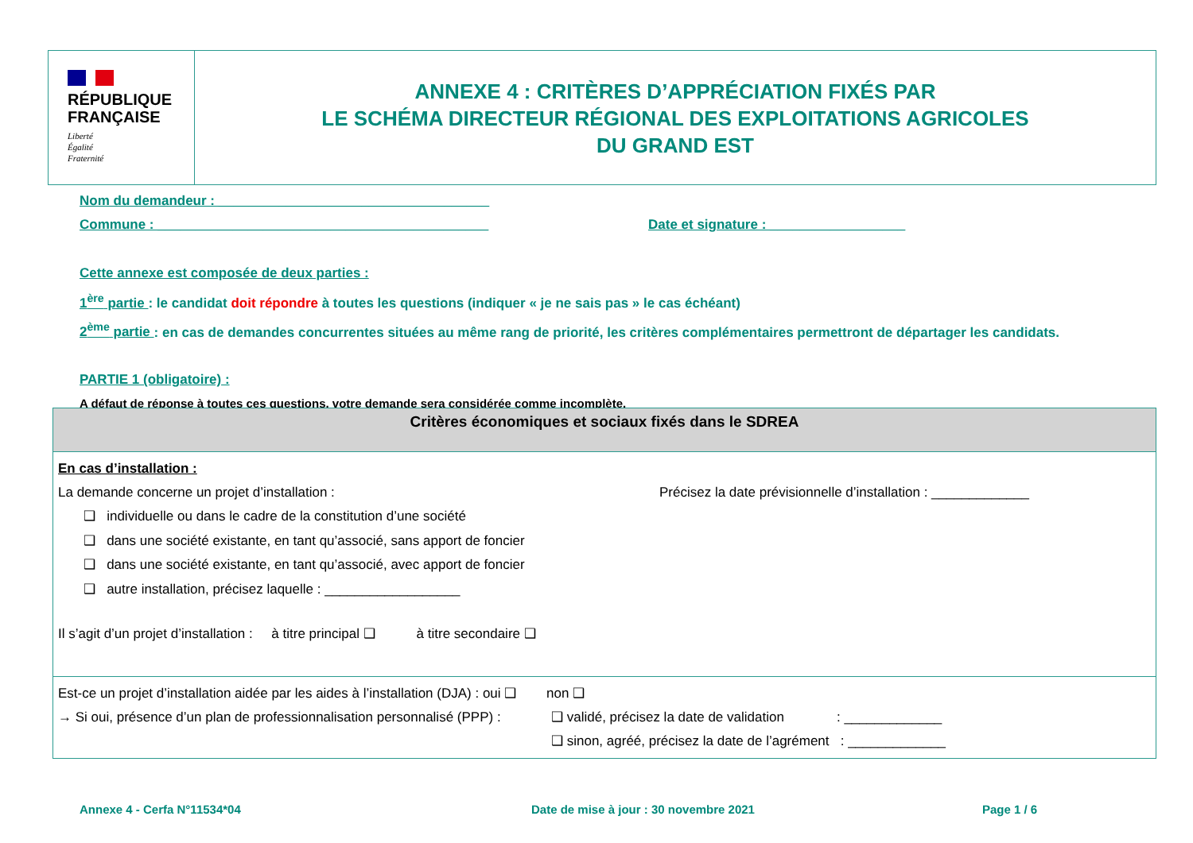RÉPUBLIQUE
FRANÇAISE
Liberté
Égalité
Fraternité
ANNEXE 4 : CRITÈRES D’APPRÉCIATION FIXÉS PAR
LE SCHÉMA DIRECTEUR RÉGIONAL DES EXPLOITATIONS AGRICOLES
DU GRAND EST
Nom du demandeur : ____________________________________
Commune : ____________________________________________ Date et signature : __________________
Cette annexe est composée de deux parties :
1<sup>ère</sup> partie : le candidat doit répondre à toutes les questions (indiquer « je ne sais pas » le cas échéant)
2<sup>ème</sup> partie : en cas de demandes concurrentes situées au même rang de priorité, les critères complémentaires permettront de départager les candidats.
PARTIE 1 (obligatoire) :
A défaut de réponse à toutes ces questions, votre demande sera considérée comme incomplète.
| Critères économiques et sociaux fixés dans le SDREA |
| --- |
| En cas d’installation : La demande concerne un projet d’installation : Précisez la date prévisionnelle d’installation : _____________ ❑ individuelle ou dans le cadre de la constitution d’une société ❑ dans une société existante, en tant qu’associé, sans apport de foncier ❑ dans une société existante, en tant qu’associé, avec apport de foncier ❑ autre installation, précisez laquelle : __________________ Il s’agit d’un projet d’installation : à titre principal ❑ à titre secondaire ❑ |
| Est-ce un projet d’installation aidée par les aides à l’installation (DJA) : oui ❑ non ❑ → Si oui, présence d’un plan de professionnalisation personnalisé (PPP) : ❑ validé, précisez la date de validation : _____________ ❑ sinon, agréé, précisez la date de l’agrément : _____________ |
Annexe 4 - Cerfa N°11534*04
Date de mise à jour : 30 novembre 2021
Page 1 / 6